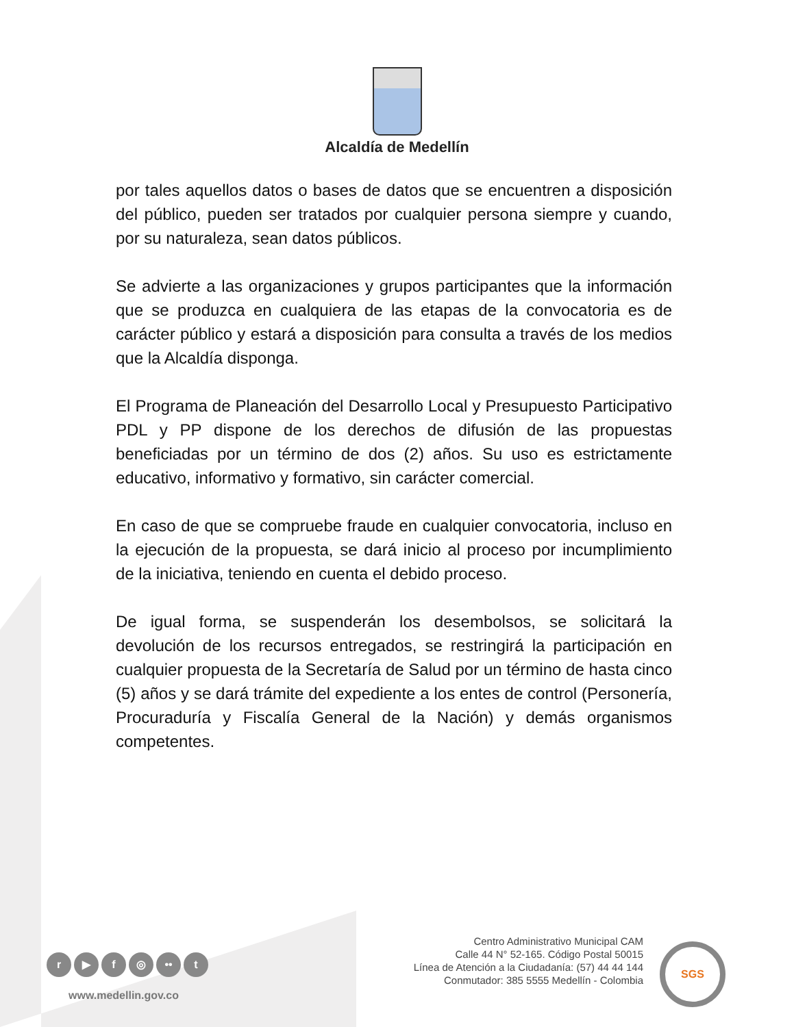Alcaldía de Medellín
por tales aquellos datos o bases de datos que se encuentren a disposición del público, pueden ser tratados por cualquier persona siempre y cuando, por su naturaleza, sean datos públicos.
Se advierte a las organizaciones y grupos participantes que la información que se produzca en cualquiera de las etapas de la convocatoria es de carácter público y estará a disposición para consulta a través de los medios que la Alcaldía disponga.
El Programa de Planeación del Desarrollo Local y Presupuesto Participativo PDL y PP dispone de los derechos de difusión de las propuestas beneficiadas por un término de dos (2) años. Su uso es estrictamente educativo, informativo y formativo, sin carácter comercial.
En caso de que se compruebe fraude en cualquier convocatoria, incluso en la ejecución de la propuesta, se dará inicio al proceso por incumplimiento de la iniciativa, teniendo en cuenta el debido proceso.
De igual forma, se suspenderán los desembolsos, se solicitará la devolución de los recursos entregados, se restringirá la participación en cualquier propuesta de la Secretaría de Salud por un término de hasta cinco (5) años y se dará trámite del expediente a los entes de control (Personería, Procuraduría y Fiscalía General de la Nación) y demás organismos competentes.
r ▶ f ◎ •• t
www.medellin.gov.co
Centro Administrativo Municipal CAM
Calle 44 N° 52-165. Código Postal 50015
Línea de Atención a la Ciudadanía: (57) 44 44 144
Conmutador: 385 5555 Medellín - Colombia
SGS